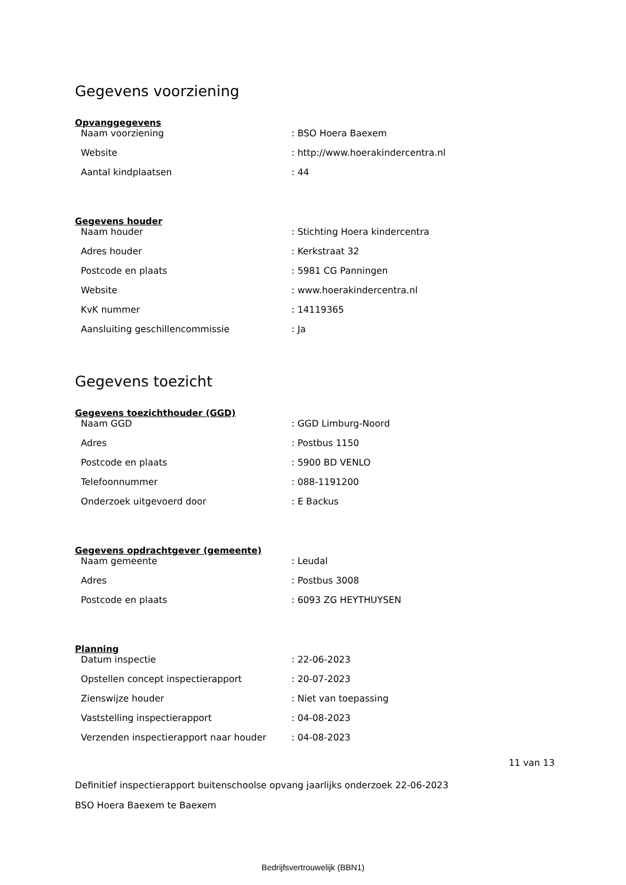Gegevens voorziening
Opvanggegevens
| Naam voorziening | : BSO Hoera Baexem |
| Website | : http://www.hoerakindercentra.nl |
| Aantal kindplaatsen | : 44 |
Gegevens houder
| Naam houder | : Stichting Hoera kindercentra |
| Adres houder | : Kerkstraat 32 |
| Postcode en plaats | : 5981 CG Panningen |
| Website | : www.hoerakindercentra.nl |
| KvK nummer | : 14119365 |
| Aansluiting geschillencommissie | : Ja |
Gegevens toezicht
Gegevens toezichthouder (GGD)
| Naam GGD | : GGD Limburg-Noord |
| Adres | : Postbus 1150 |
| Postcode en plaats | : 5900 BD VENLO |
| Telefoonnummer | : 088-1191200 |
| Onderzoek uitgevoerd door | : E Backus |
Gegevens opdrachtgever (gemeente)
| Naam gemeente | : Leudal |
| Adres | : Postbus 3008 |
| Postcode en plaats | : 6093 ZG HEYTHUYSEN |
Planning
| Datum inspectie | : 22-06-2023 |
| Opstellen concept inspectierapport | : 20-07-2023 |
| Zienswijze houder | : Niet van toepassing |
| Vaststelling inspectierapport | : 04-08-2023 |
| Verzenden inspectierapport naar houder | : 04-08-2023 |
11 van 13
Definitief inspectierapport buitenschoolse opvang jaarlijks onderzoek 22-06-2023
BSO Hoera Baexem te Baexem
Bedrijfsvertrouwelijk (BBN1)